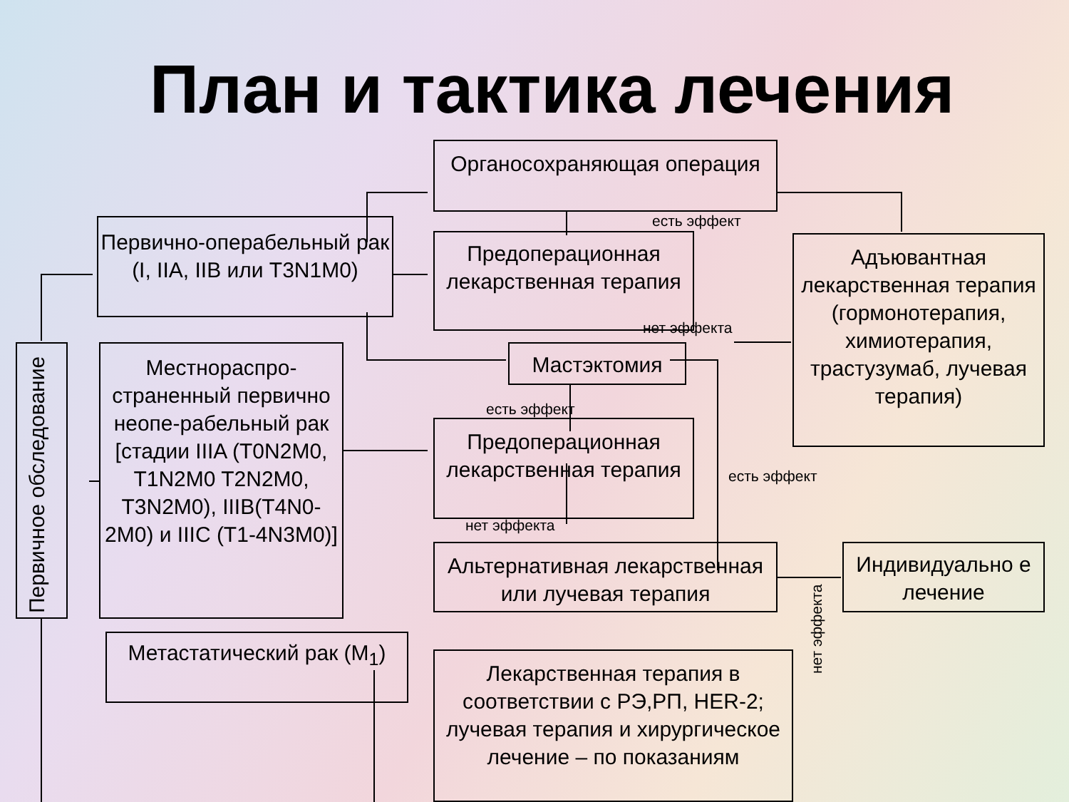План и тактика лечения
Органосохраняющая операция
Первично-операбельный рак (I, IIA, IIB или T3N1M0)
Предоперационная лекарственная терапия
Адъювантная лекарственная терапия (гормонотерапия, химиотерапия, трастузумаб, лучевая терапия)
Мастэктомия
Первичное обследование
Местнораспро-страненный первично неопе-рабельный рак [стадии IIIA (T0N2M0, T1N2M0 T2N2M0, T3N2M0), IIIB(T4N0-2M0) и IIIC (T1-4N3M0)]
Предоперационная лекарственная терапия
Альтернативная лекарственная или лучевая терапия
Индивидуально е лечение
Метастатический рак (M<sub>1</sub>)
Лекарственная терапия в соответствии с РЭ,РП, HER-2; лучевая терапия и хирургическое лечение – по показаниям
есть эффект
нет эффекта
есть эффект
есть эффект
нет эффекта
нет эффекта